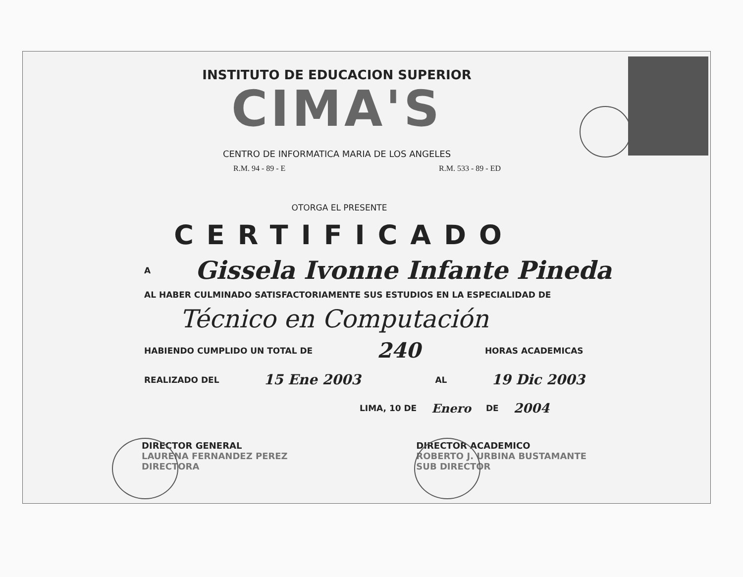INSTITUTO DE EDUCACION SUPERIOR
CIMA'S
CENTRO DE INFORMATICA MARIA DE LOS ANGELES
R.M. 94 - 89 - E R.M. 533 - 89 - ED
OTORGA EL PRESENTE
CERTIFICADO
A Gissela Ivonne Infante Pineda
AL HABER CULMINADO SATISFACTORIAMENTE SUS ESTUDIOS EN LA ESPECIALIDAD DE
Técnico en Computación
HABIENDO CUMPLIDO UN TOTAL DE 240 HORAS ACADEMICAS
REALIZADO DEL 15 Ene 2003 AL 19 Dic 2003
LIMA, 10 DE Enero DE 2004
DIRECTOR GENERAL
LAURENA FERNANDEZ PEREZ
DIRECTORA
DIRECTOR ACADEMICO
ROBERTO J. URBINA BUSTAMANTE
SUB DIRECTOR